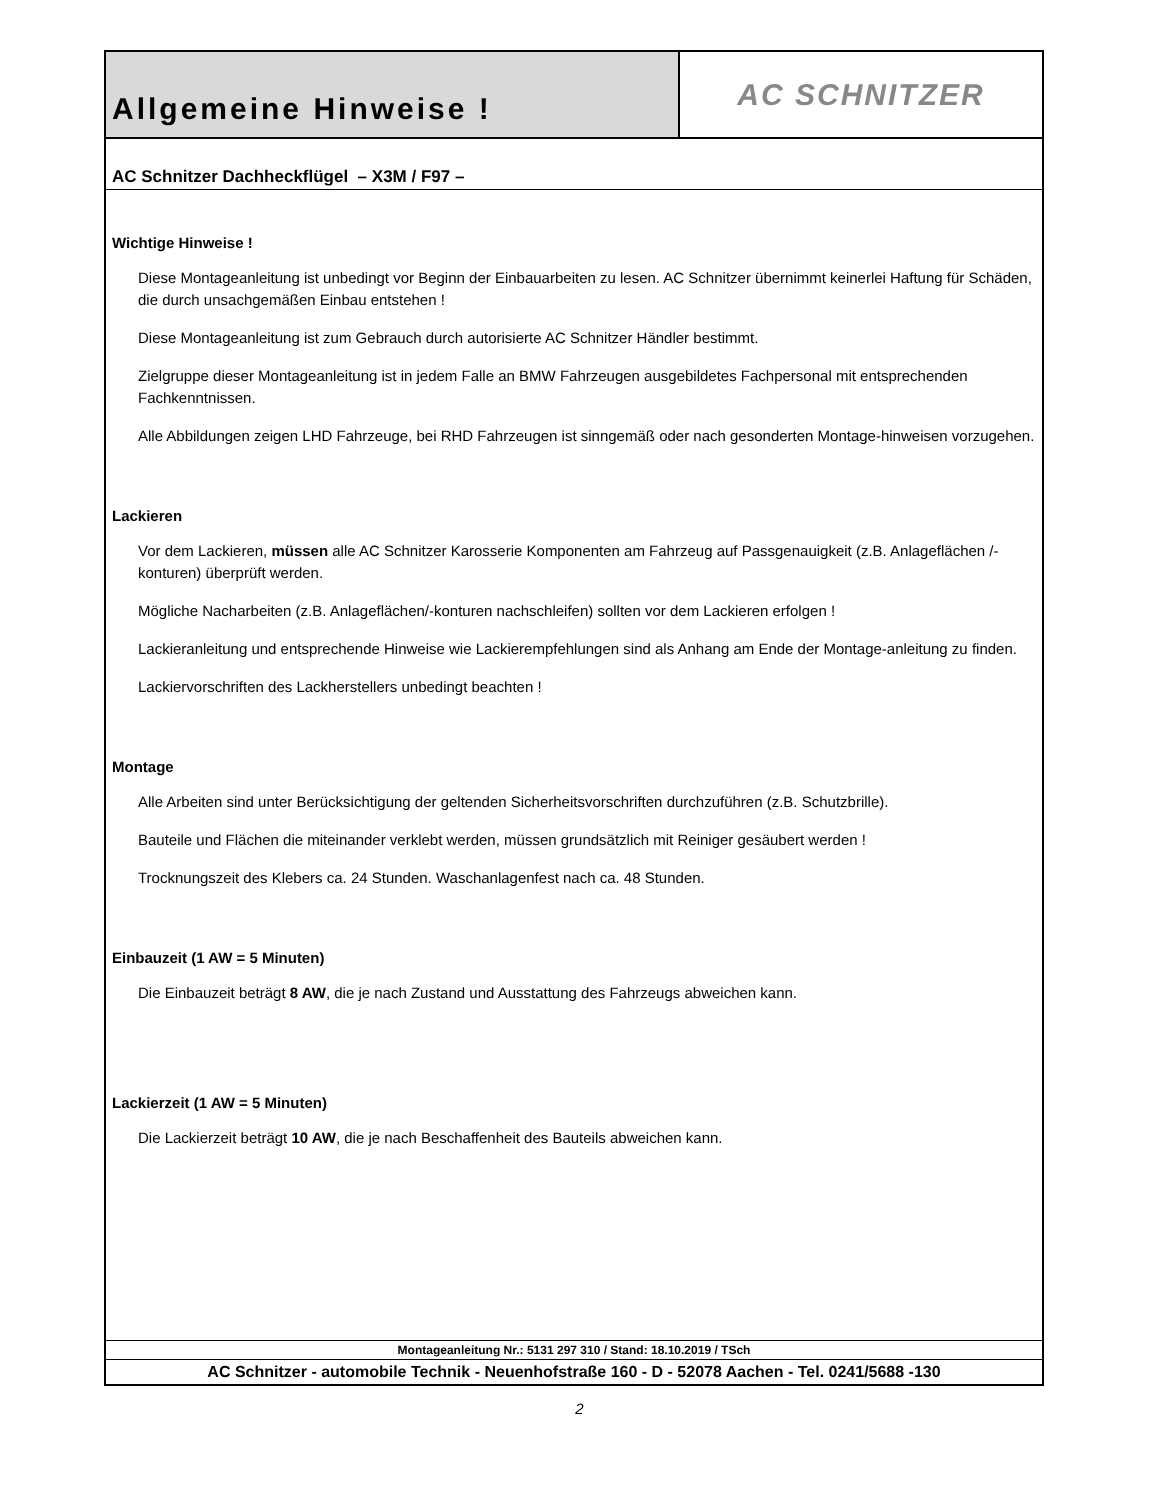Allgemeine Hinweise !
AC SCHNITZER
AC Schnitzer Dachheckflügel – X3M / F97 –
Wichtige Hinweise !
Diese Montageanleitung ist unbedingt vor Beginn der Einbauarbeiten zu lesen. AC Schnitzer übernimmt keinerlei Haftung für Schäden, die durch unsachgemäßen Einbau entstehen !
Diese Montageanleitung ist zum Gebrauch durch autorisierte AC Schnitzer Händler bestimmt.
Zielgruppe dieser Montageanleitung ist in jedem Falle an BMW Fahrzeugen ausgebildetes Fachpersonal mit entsprechenden Fachkenntnissen.
Alle Abbildungen zeigen LHD Fahrzeuge, bei RHD Fahrzeugen ist sinngemäß oder nach gesonderten Montage-hinweisen vorzugehen.
Lackieren
Vor dem Lackieren, müssen alle AC Schnitzer Karosserie Komponenten am Fahrzeug auf Passgenauigkeit (z.B. Anlageflächen /-konturen) überprüft werden.
Mögliche Nacharbeiten (z.B. Anlageflächen/-konturen nachschleifen) sollten vor dem Lackieren erfolgen !
Lackieranleitung und entsprechende Hinweise wie Lackierempfehlungen sind als Anhang am Ende der Montage-anleitung zu finden.
Lackiervorschriften des Lackherstellers unbedingt beachten !
Montage
Alle Arbeiten sind unter Berücksichtigung der geltenden Sicherheitsvorschriften durchzuführen (z.B. Schutzbrille).
Bauteile und Flächen die miteinander verklebt werden, müssen grundsätzlich mit Reiniger gesäubert werden !
Trocknungszeit des Klebers ca. 24 Stunden. Waschanlagenfest nach ca. 48 Stunden.
Einbauzeit (1 AW = 5 Minuten)
Die Einbauzeit beträgt 8 AW, die je nach Zustand und Ausstattung des Fahrzeugs abweichen kann.
Lackierzeit (1 AW = 5 Minuten)
Die Lackierzeit beträgt 10 AW, die je nach Beschaffenheit des Bauteils abweichen kann.
Montageanleitung Nr.: 5131 297 310 / Stand: 18.10.2019 / TSch
AC Schnitzer - automobile Technik - Neuenhofstraße 160 - D - 52078 Aachen - Tel. 0241/5688 -130
2